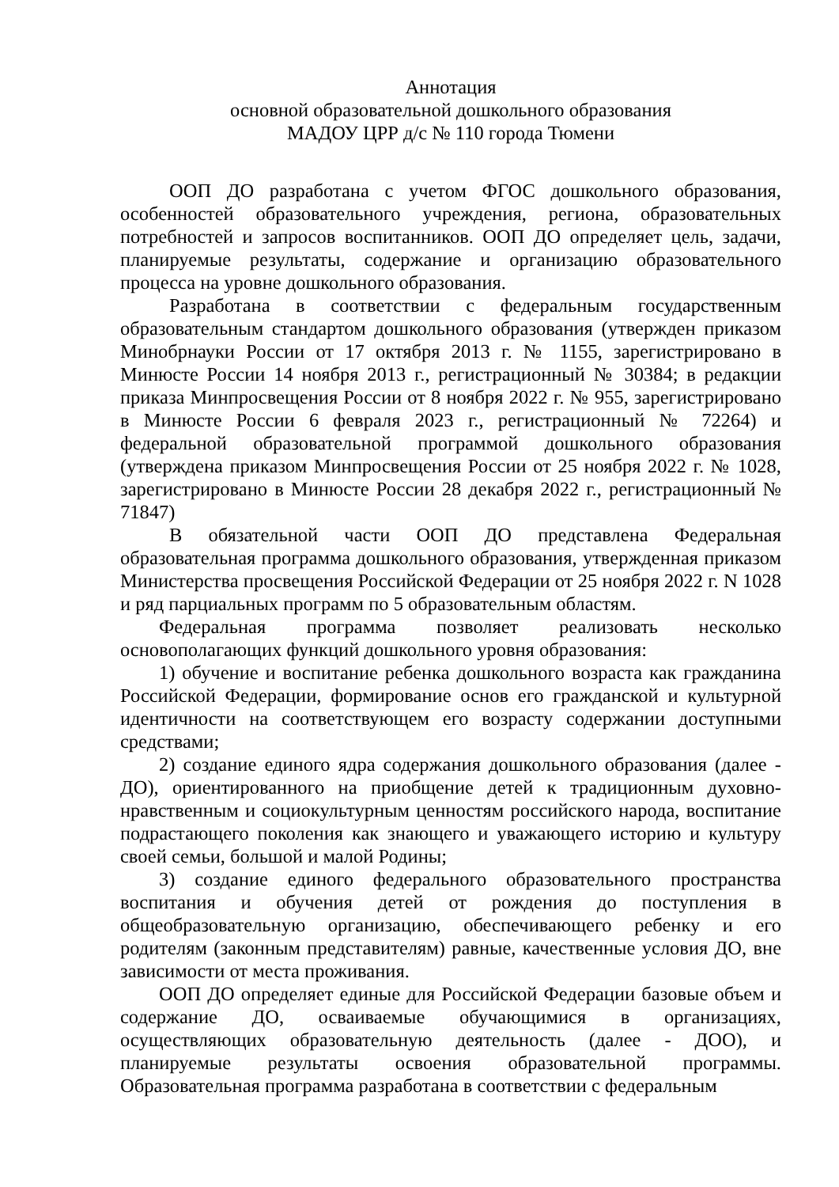Аннотация
основной образовательной дошкольного образования
МАДОУ ЦРР д/с № 110 города Тюмени
ООП ДО разработана с учетом ФГОС дошкольного образования, особенностей образовательного учреждения, региона, образовательных потребностей и запросов воспитанников. ООП ДО определяет цель, задачи, планируемые результаты, содержание и организацию образовательного процесса на уровне дошкольного образования.
Разработана в соответствии с федеральным государственным образовательным стандартом дошкольного образования (утвержден приказом Минобрнауки России от 17 октября 2013 г. № 1155, зарегистрировано в Минюсте России 14 ноября 2013 г., регистрационный № 30384; в редакции приказа Минпросвещения России от 8 ноября 2022 г. № 955, зарегистрировано в Минюсте России 6 февраля 2023 г., регистрационный № 72264) и федеральной образовательной программой дошкольного образования (утверждена приказом Минпросвещения России от 25 ноября 2022 г. № 1028, зарегистрировано в Минюсте России 28 декабря 2022 г., регистрационный № 71847)
В обязательной части ООП ДО представлена Федеральная образовательная программа дошкольного образования, утвержденная приказом Министерства просвещения Российской Федерации от 25 ноября 2022 г. N 1028 и ряд парциальных программ по 5 образовательным областям.
Федеральная программа позволяет реализовать несколько основополагающих функций дошкольного уровня образования:
1) обучение и воспитание ребенка дошкольного возраста как гражданина Российской Федерации, формирование основ его гражданской и культурной идентичности на соответствующем его возрасту содержании доступными средствами;
2) создание единого ядра содержания дошкольного образования (далее - ДО), ориентированного на приобщение детей к традиционным духовно-нравственным и социокультурным ценностям российского народа, воспитание подрастающего поколения как знающего и уважающего историю и культуру своей семьи, большой и малой Родины;
3) создание единого федерального образовательного пространства воспитания и обучения детей от рождения до поступления в общеобразовательную организацию, обеспечивающего ребенку и его родителям (законным представителям) равные, качественные условия ДО, вне зависимости от места проживания.
ООП ДО определяет единые для Российской Федерации базовые объем и содержание ДО, осваиваемые обучающимися в организациях, осуществляющих образовательную деятельность (далее - ДОО), и планируемые результаты освоения образовательной программы. Образовательная программа разработана в соответствии с федеральным